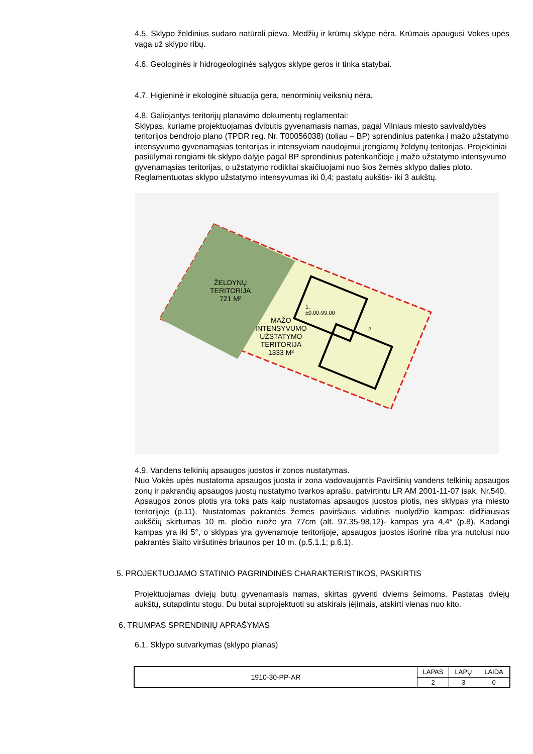4.5. Sklypo želdinius sudaro natūrali pieva. Medžių ir krūmų sklype nėra. Krūmais apaugusi Vokės upės vaga už sklypo ribų.
4.6. Geologinės ir hidrogeologinės sąlygos sklype geros ir tinka statybai.
4.7. Higieninė ir ekologinė situacija gera, nenorminių veiksnių nėra.
4.8. Galiojantys teritorijų planavimo dokumentų reglamentai:
Sklypas, kuriame projektuojamas dvibutis gyvenamasis namas, pagal Vilniaus miesto savivaldybės teritorijos bendrojo plano (TPDR reg. Nr. T00056038) (toliau – BP) sprendinius patenka į mažo užstatymo intensyvumo gyvenamąsias teritorijas ir intensyviam naudojimui įrengiamų želdynų teritorijas. Projektiniai pasiūlymai rengiami tik sklypo dalyje pagal BP sprendinius patenkančioje į mažo užstatymo intensyvumo gyvenamąsias teritorijas, o užstatymo rodikliai skaičiuojami nuo šios žemės sklypo dalies ploto. Reglamentuotas sklypo užstatymo intensyvumas iki 0,4; pastatų aukštis- iki 3 aukštų.
ŽELDYNŲ
TERITORIJA
721 M²
MAŽO
INTENSYVUMO
UŽSTATYMO
TERITORIJA
1333 M²
1.
±0.00-99.00
2.
4.9. Vandens telkinių apsaugos juostos ir zonos nustatymas.
Nuo Vokės upės nustatoma apsaugos juosta ir zona vadovaujantis Paviršinių vandens telkinių apsaugos zonų ir pakrančių apsaugos juostų nustatymo tvarkos aprašu, patvirtintu LR AM 2001-11-07 įsak. Nr.540.
Apsaugos zonos plotis yra toks pats kaip nustatomas apsaugos juostos plotis, nes sklypas yra miesto teritorijoje (p.11). Nustatomas pakrantės žemės paviršiaus vidutinis nuolydžio kampas: didžiausias aukščių skirtumas 10 m. pločio ruože yra 77cm (alt. 97,35-98,12)- kampas yra 4,4° (p.8). Kadangi kampas yra iki 5°, o sklypas yra gyvenamoje teritorijoje, apsaugos juostos išorinė riba yra nutolusi nuo pakrantės šlaito viršutinės briaunos per 10 m. (p.5.1.1; p.6.1).
5. PROJEKTUOJAMO STATINIO PAGRINDINĖS CHARAKTERISTIKOS, PASKIRTIS
Projektuojamas dviejų butų gyvenamasis namas, skirtas gyventi dviems šeimoms. Pastatas dviejų aukštų, sutapdintu stogu. Du butai suprojektuoti su atskirais įėjimais, atskirti vienas nuo kito.
6. TRUMPAS SPRENDINIŲ APRAŠYMAS
6.1. Sklypo sutvarkymas (sklypo planas)
| 1910-30-PP-AR | LAPAS | LAPŲ | LAIDA |
| | 2 | 3 | 0 |